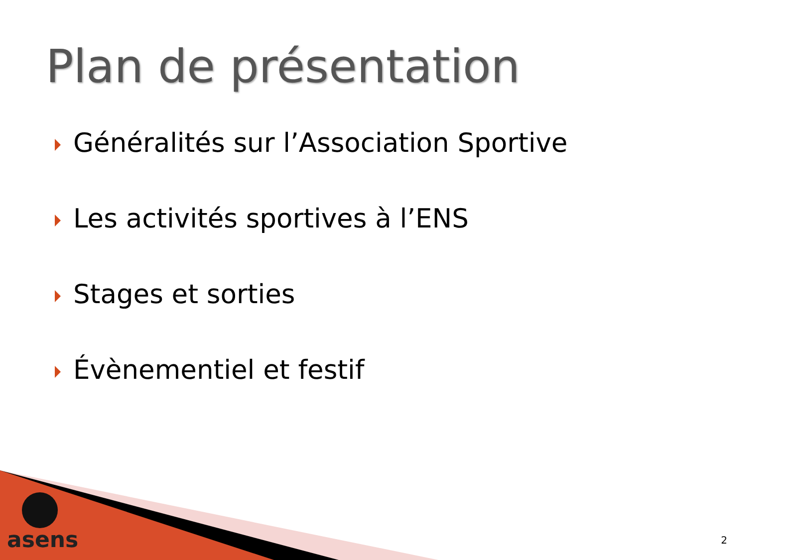Plan de présentation
Généralités sur l’Association Sportive
Les activités sportives à l’ENS
Stages et sorties
Évènementiel et festif
asens 2